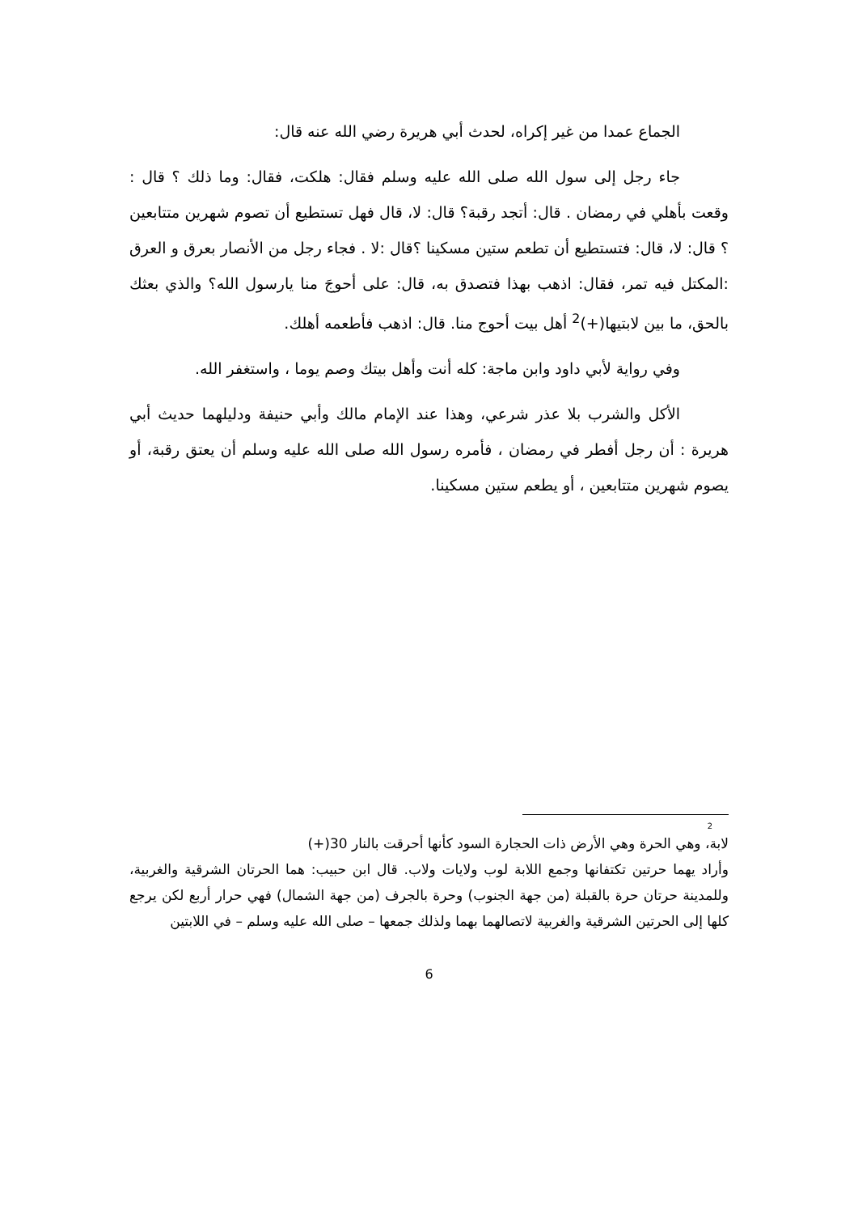الجماع عمدا من غير إكراه، لحدث أبي هريرة رضي الله عنه قال:
جاء رجل إلى سول الله صلى الله عليه وسلم فقال: هلكت، فقال: وما ذلك ؟ قال : وقعت بأهلي في رمضان . قال: أتجد رقبة؟ قال: لا، قال فهل تستطيع أن تصوم شهرين متتابعين ؟ قال: لا، قال: فتستطيع أن تطعم ستين مسكينا ؟قال :لا . فجاء رجل من الأنصار بعرق و العرق :المكتل فيه تمر، فقال: اذهب بهذا فتصدق به، قال: على أحوجَ منا يارسول الله؟ والذي بعثك بالحق، ما بين لابتيها(+)<sup>2</sup> أهل بيت أحوج منا. قال: اذهب فأطعمه أهلك.
وفي رواية لأبي داود وابن ماجة: كله أنت وأهل بيتك وصم يوما ، واستغفر الله.
الأكل والشرب بلا عذر شرعي، وهذا عند الإمام مالك وأبي حنيفة ودليلهما حديث أبي هريرة : أن رجل أفطر في رمضان ، فأمره رسول الله صلى الله عليه وسلم أن يعتق رقبة، أو يصوم شهرين متتابعين ، أو يطعم ستين مسكينا.
2
لابة، وهي الحرة وهي الأرض ذات الحجارة السود كأنها أحرقت بالنار 30(+)
وأراد يهما حرتين تكتفانها وجمع اللابة لوب ولايات ولاب. قال ابن حبيب: هما الحرتان الشرقية والغربية، وللمدينة حرتان حرة بالقبلة (من جهة الجنوب) وحرة بالجرف (من جهة الشمال) فهي حرار أربع لكن يرجع كلها إلى الحرتين الشرقية والغربية لاتصالهما بهما ولذلك جمعها – صلى الله عليه وسلم – في اللابتين
6